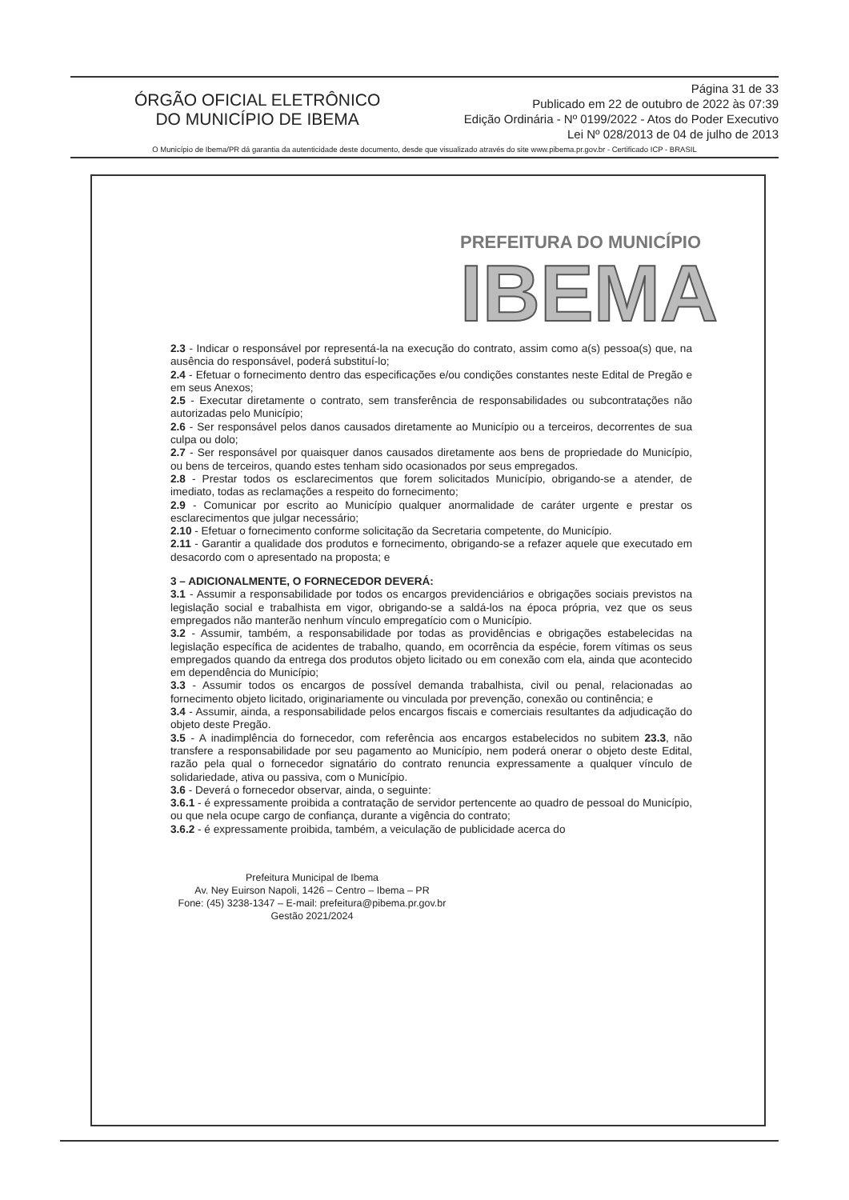ÓRGÃO OFICIAL ELETRÔNICO
DO MUNICÍPIO DE IBEMA
Página 31 de 33
Publicado em 22 de outubro de 2022 às 07:39
Edição Ordinária - Nº 0199/2022 - Atos do Poder Executivo
Lei Nº 028/2013 de 04 de julho de 2013
O Município de Ibema/PR dá garantia da autenticidade deste documento, desde que visualizado através do site www.pibema.pr.gov.br - Certificado ICP - BRASIL
PREFEITURA DO MUNICÍPIO
IBEMA
2.3 - Indicar o responsável por representá-la na execução do contrato, assim como a(s) pessoa(s) que, na ausência do responsável, poderá substituí-lo;
2.4 - Efetuar o fornecimento dentro das especificações e/ou condições constantes neste Edital de Pregão e em seus Anexos;
2.5 - Executar diretamente o contrato, sem transferência de responsabilidades ou subcontratações não autorizadas pelo Município;
2.6 - Ser responsável pelos danos causados diretamente ao Município ou a terceiros, decorrentes de sua culpa ou dolo;
2.7 - Ser responsável por quaisquer danos causados diretamente aos bens de propriedade do Município, ou bens de terceiros, quando estes tenham sido ocasionados por seus empregados.
2.8 - Prestar todos os esclarecimentos que forem solicitados Município, obrigando-se a atender, de imediato, todas as reclamações a respeito do fornecimento;
2.9 - Comunicar por escrito ao Município qualquer anormalidade de caráter urgente e prestar os esclarecimentos que julgar necessário;
2.10 - Efetuar o fornecimento conforme solicitação da Secretaria competente, do Município.
2.11 - Garantir a qualidade dos produtos e fornecimento, obrigando-se a refazer aquele que executado em desacordo com o apresentado na proposta; e
3 – ADICIONALMENTE, O FORNECEDOR DEVERÁ:
3.1 - Assumir a responsabilidade por todos os encargos previdenciários e obrigações sociais previstos na legislação social e trabalhista em vigor, obrigando-se a saldá-los na época própria, vez que os seus empregados não manterão nenhum vínculo empregatício com o Município.
3.2 - Assumir, também, a responsabilidade por todas as providências e obrigações estabelecidas na legislação específica de acidentes de trabalho, quando, em ocorrência da espécie, forem vítimas os seus empregados quando da entrega dos produtos objeto licitado ou em conexão com ela, ainda que acontecido em dependência do Município;
3.3 - Assumir todos os encargos de possível demanda trabalhista, civil ou penal, relacionadas ao fornecimento objeto licitado, originariamente ou vinculada por prevenção, conexão ou continência; e
3.4 - Assumir, ainda, a responsabilidade pelos encargos fiscais e comerciais resultantes da adjudicação do objeto deste Pregão.
3.5 - A inadimplência do fornecedor, com referência aos encargos estabelecidos no subitem 23.3, não transfere a responsabilidade por seu pagamento ao Município, nem poderá onerar o objeto deste Edital, razão pela qual o fornecedor signatário do contrato renuncia expressamente a qualquer vínculo de solidariedade, ativa ou passiva, com o Município.
3.6 - Deverá o fornecedor observar, ainda, o seguinte:
3.6.1 - é expressamente proibida a contratação de servidor pertencente ao quadro de pessoal do Município, ou que nela ocupe cargo de confiança, durante a vigência do contrato;
3.6.2 - é expressamente proibida, também, a veiculação de publicidade acerca do
Prefeitura Municipal de Ibema
Av. Ney Euirson Napoli, 1426 – Centro – Ibema – PR
Fone: (45) 3238-1347 – E-mail: prefeitura@pibema.pr.gov.br
Gestão 2021/2024